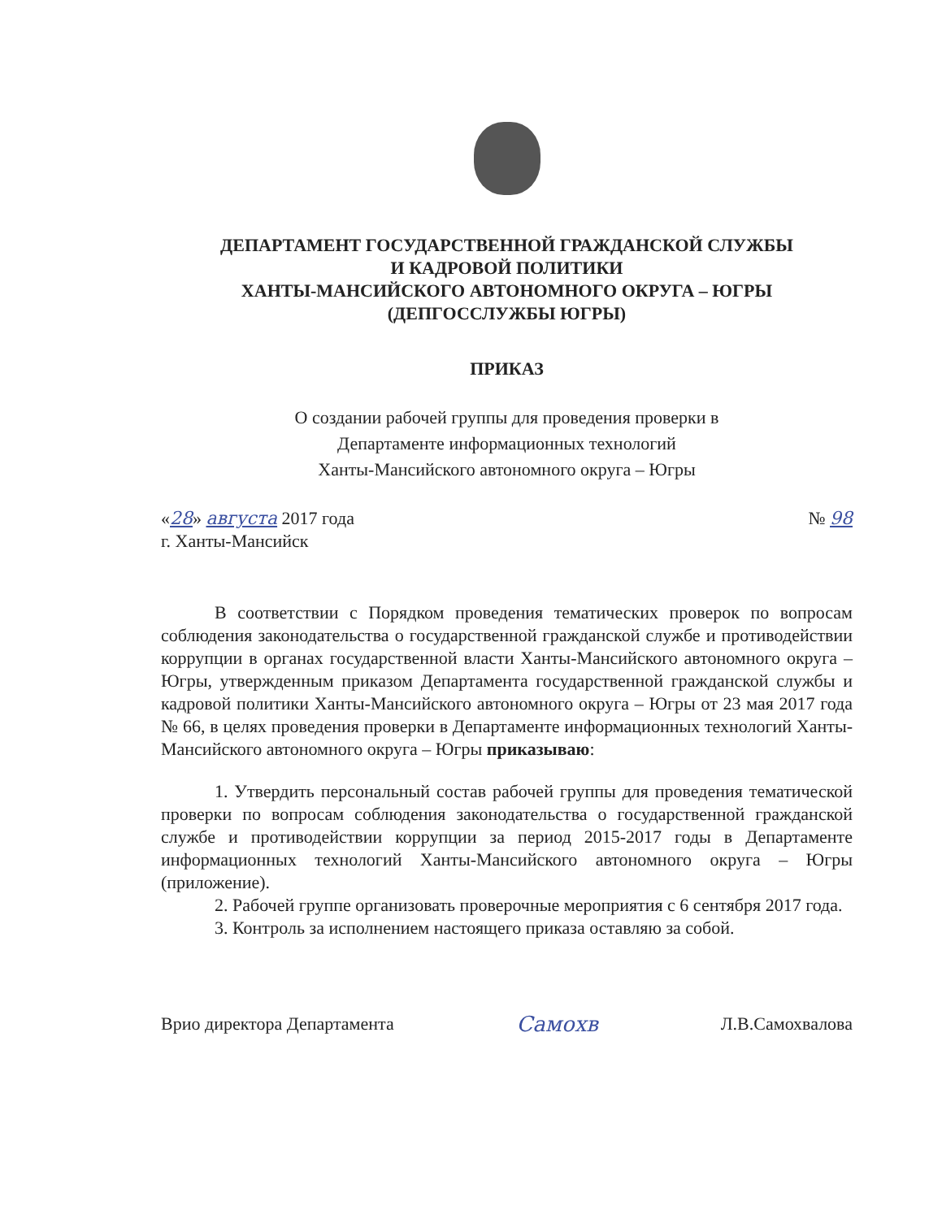ДЕПАРТАМЕНТ ГОСУДАРСТВЕННОЙ ГРАЖДАНСКОЙ СЛУЖБЫ
И КАДРОВОЙ ПОЛИТИКИ
ХАНТЫ-МАНСИЙСКОГО АВТОНОМНОГО ОКРУГА – ЮГРЫ
(ДЕПГОССЛУЖБЫ ЮГРЫ)
ПРИКАЗ
О создании рабочей группы для проведения проверки в
Департаменте информационных технологий
Ханты-Мансийского автономного округа – Югры
«28» августа 2017 года № 98
г. Ханты-Мансийск
В соответствии с Порядком проведения тематических проверок по вопросам соблюдения законодательства о государственной гражданской службе и противодействии коррупции в органах государственной власти Ханты-Мансийского автономного округа – Югры, утвержденным приказом Департамента государственной гражданской службы и кадровой политики Ханты-Мансийского автономного округа – Югры от 23 мая 2017 года № 66, в целях проведения проверки в Департаменте информационных технологий Ханты-Мансийского автономного округа – Югры приказываю:
1. Утвердить персональный состав рабочей группы для проведения тематической проверки по вопросам соблюдения законодательства о государственной гражданской службе и противодействии коррупции за период 2015-2017 годы в Департаменте информационных технологий Ханты-Мансийского автономного округа – Югры (приложение).
2. Рабочей группе организовать проверочные мероприятия с 6 сентября 2017 года.
3. Контроль за исполнением настоящего приказа оставляю за собой.
Врио директора Департамента Самохв Л.В.Самохвалова